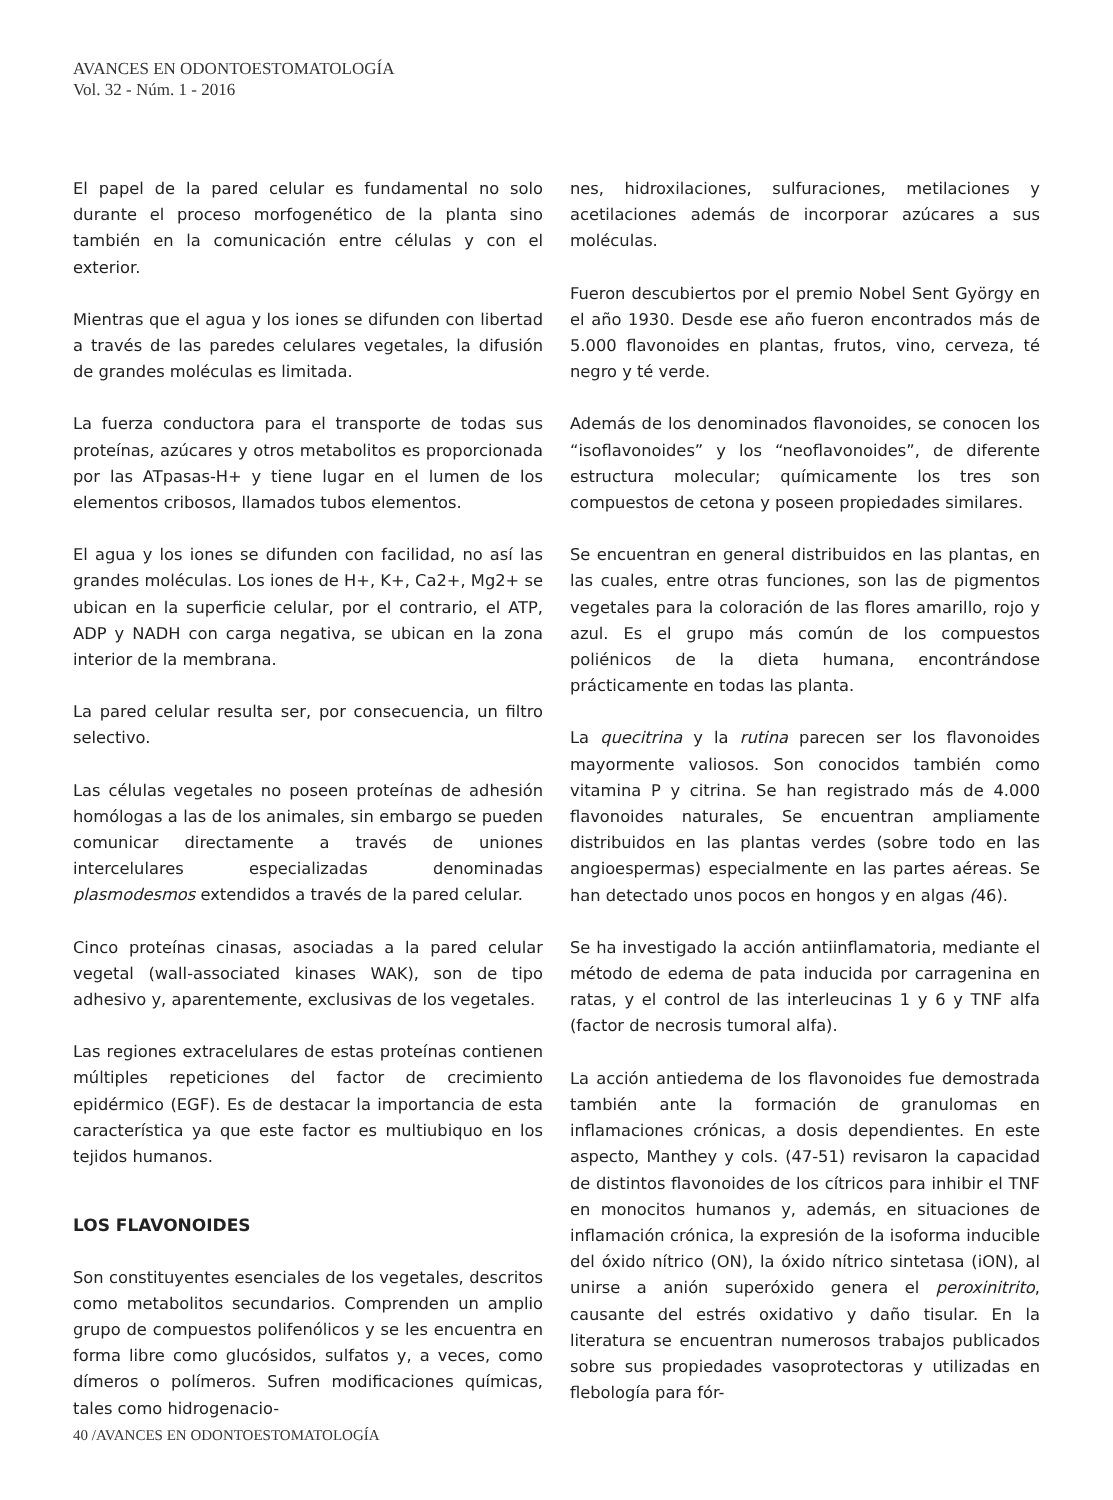AVANCES EN ODONTOESTOMATOLOGÍA
Vol. 32 - Núm. 1 - 2016
El papel de la pared celular es fundamental no solo durante el proceso morfogenético de la planta sino también en la comunicación entre células y con el exterior.
Mientras que el agua y los iones se difunden con libertad a través de las paredes celulares vegetales, la difusión de grandes moléculas es limitada.
La fuerza conductora para el transporte de todas sus proteínas, azúcares y otros metabolitos es proporcionada por las ATpasas-H+ y tiene lugar en el lumen de los elementos cribosos, llamados tubos elementos.
El agua y los iones se difunden con facilidad, no así las grandes moléculas. Los iones de H+, K+, Ca2+, Mg2+ se ubican en la superficie celular, por el contrario, el ATP, ADP y NADH con carga negativa, se ubican en la zona interior de la membrana.
La pared celular resulta ser, por consecuencia, un filtro selectivo.
Las células vegetales no poseen proteínas de adhesión homólogas a las de los animales, sin embargo se pueden comunicar directamente a través de uniones intercelulares especializadas denominadas plasmodesmos extendidos a través de la pared celular.
Cinco proteínas cinasas, asociadas a la pared celular vegetal (wall-associated kinases WAK), son de tipo adhesivo y, aparentemente, exclusivas de los vegetales.
Las regiones extracelulares de estas proteínas contienen múltiples repeticiones del factor de crecimiento epidérmico (EGF). Es de destacar la importancia de esta característica ya que este factor es multiubiquo en los tejidos humanos.
LOS FLAVONOIDES
Son constituyentes esenciales de los vegetales, descritos como metabolitos secundarios. Comprenden un amplio grupo de compuestos polifenólicos y se les encuentra en forma libre como glucósidos, sulfatos y, a veces, como dímeros o polímeros. Sufren modificaciones químicas, tales como hidrogenacio-
nes, hidroxilaciones, sulfuraciones, metilaciones y acetilaciones además de incorporar azúcares a sus moléculas.
Fueron descubiertos por el premio Nobel Sent György en el año 1930. Desde ese año fueron encontrados más de 5.000 flavonoides en plantas, frutos, vino, cerveza, té negro y té verde.
Además de los denominados flavonoides, se conocen los “isoflavonoides” y los “neoflavonoides”, de diferente estructura molecular; químicamente los tres son compuestos de cetona y poseen propiedades similares.
Se encuentran en general distribuidos en las plantas, en las cuales, entre otras funciones, son las de pigmentos vegetales para la coloración de las flores amarillo, rojo y azul. Es el grupo más común de los compuestos poliénicos de la dieta humana, encontrándose prácticamente en todas las planta.
La quecitrina y la rutina parecen ser los flavonoides mayormente valiosos. Son conocidos también como vitamina P y citrina. Se han registrado más de 4.000 flavonoides naturales, Se encuentran ampliamente distribuidos en las plantas verdes (sobre todo en las angioespermas) especialmente en las partes aéreas. Se han detectado unos pocos en hongos y en algas (46).
Se ha investigado la acción antiinflamatoria, mediante el método de edema de pata inducida por carragenina en ratas, y el control de las interleucinas 1 y 6 y TNF alfa (factor de necrosis tumoral alfa).
La acción antiedema de los flavonoides fue demostrada también ante la formación de granulomas en inflamaciones crónicas, a dosis dependientes. En este aspecto, Manthey y cols. (47-51) revisaron la capacidad de distintos flavonoides de los cítricos para inhibir el TNF en monocitos humanos y, además, en situaciones de inflamación crónica, la expresión de la isoforma inducible del óxido nítrico (ON), la óxido nítrico sintetasa (iON), al unirse a anión superóxido genera el peroxinitrito, causante del estrés oxidativo y daño tisular. En la literatura se encuentran numerosos trabajos publicados sobre sus propiedades vasoprotectoras y utilizadas en flebología para fór-
40 /AVANCES EN ODONTOESTOMATOLOGÍA